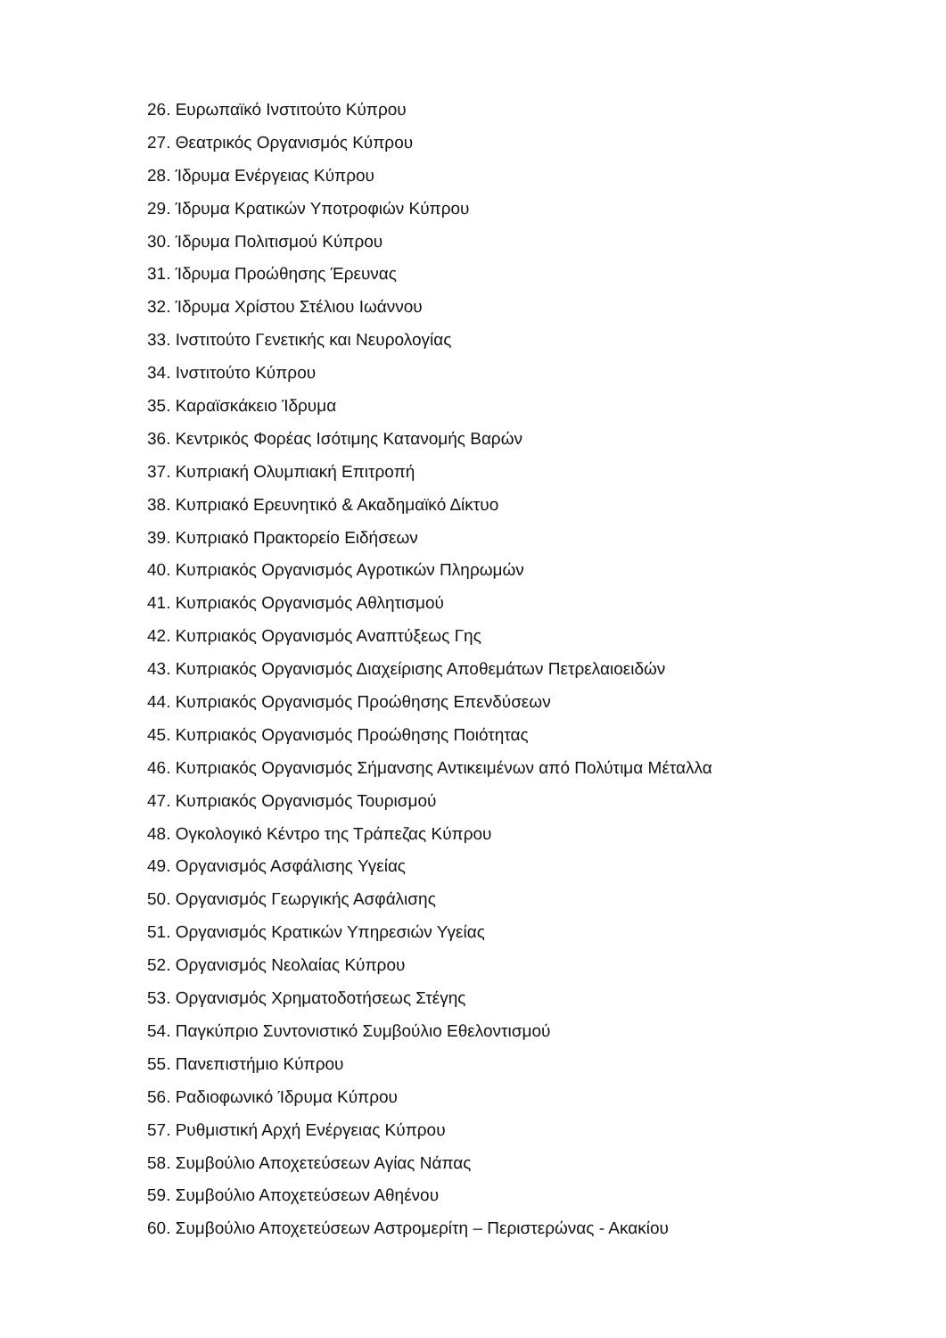26. Ευρωπαϊκό Ινστιτούτο Κύπρου
27. Θεατρικός Οργανισμός Κύπρου
28. Ίδρυμα Ενέργειας Κύπρου
29. Ίδρυμα Κρατικών Υποτροφιών Κύπρου
30. Ίδρυμα Πολιτισμού Κύπρου
31. Ίδρυμα Προώθησης Έρευνας
32. Ίδρυμα Χρίστου Στέλιου Ιωάννου
33. Ινστιτούτο Γενετικής και Νευρολογίας
34. Ινστιτούτο Κύπρου
35. Καραϊσκάκειο Ίδρυμα
36. Κεντρικός Φορέας Ισότιμης Κατανομής Βαρών
37. Κυπριακή Ολυμπιακή Επιτροπή
38. Κυπριακό Ερευνητικό & Ακαδημαϊκό Δίκτυο
39. Κυπριακό Πρακτορείο Ειδήσεων
40. Κυπριακός Οργανισμός Αγροτικών Πληρωμών
41. Κυπριακός Οργανισμός Αθλητισμού
42. Κυπριακός Οργανισμός Αναπτύξεως Γης
43. Κυπριακός Οργανισμός Διαχείρισης Αποθεμάτων Πετρελαιοειδών
44. Κυπριακός Οργανισμός Προώθησης Επενδύσεων
45. Κυπριακός Οργανισμός Προώθησης Ποιότητας
46. Κυπριακός Οργανισμός Σήμανσης Αντικειμένων από Πολύτιμα Μέταλλα
47. Κυπριακός Οργανισμός Τουρισμού
48. Ογκολογικό Κέντρο της Τράπεζας Κύπρου
49. Οργανισμός Ασφάλισης Υγείας
50. Οργανισμός Γεωργικής Ασφάλισης
51. Οργανισμός Κρατικών Υπηρεσιών Υγείας
52. Οργανισμός Νεολαίας Κύπρου
53. Οργανισμός Χρηματοδοτήσεως Στέγης
54. Παγκύπριο Συντονιστικό Συμβούλιο Εθελοντισμού
55. Πανεπιστήμιο Κύπρου
56. Ραδιοφωνικό Ίδρυμα Κύπρου
57. Ρυθμιστική Αρχή Ενέργειας Κύπρου
58. Συμβούλιο Αποχετεύσεων Αγίας Νάπας
59. Συμβούλιο Αποχετεύσεων Αθηένου
60. Συμβούλιο Αποχετεύσεων Αστρομερίτη – Περιστερώνας - Ακακίου